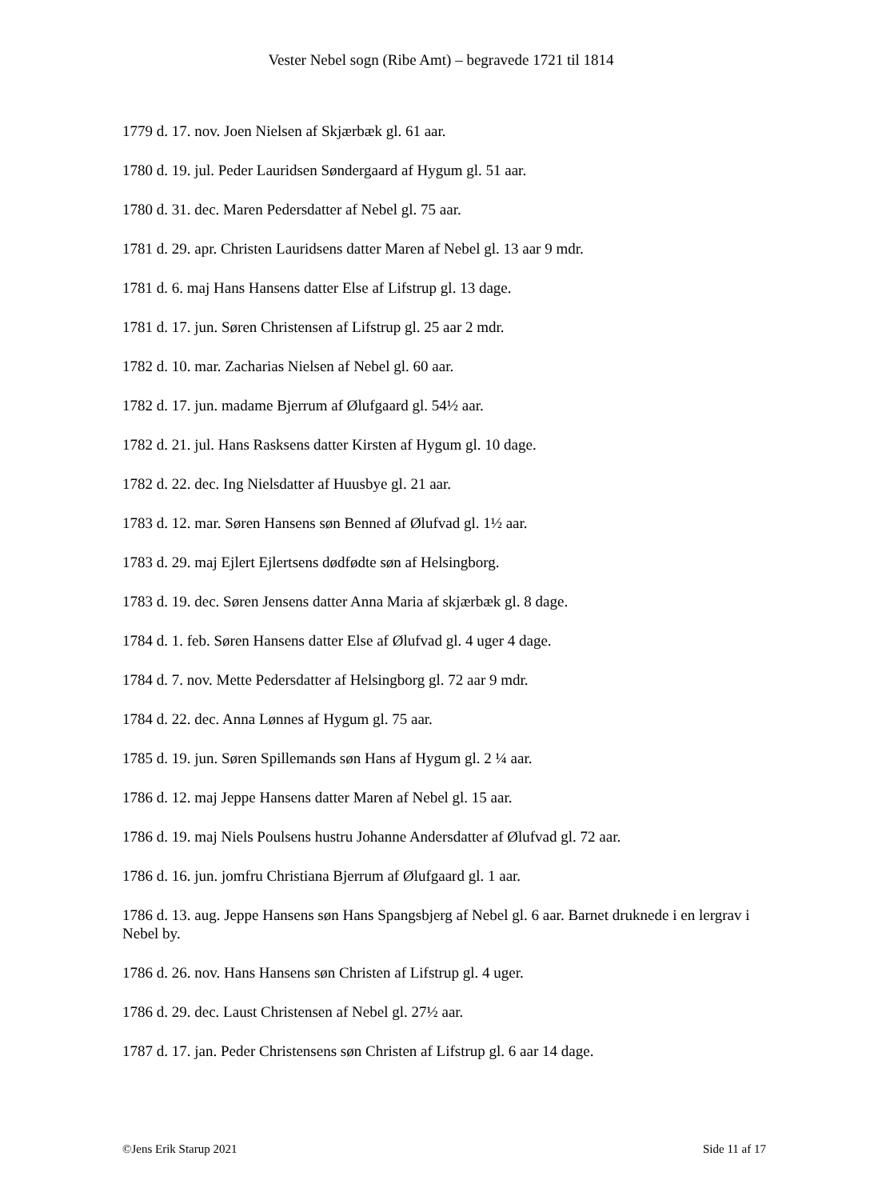Vester Nebel sogn (Ribe Amt) – begravede 1721 til 1814
1779 d. 17. nov. Joen Nielsen af Skjærbæk gl. 61 aar.
1780 d. 19. jul. Peder Lauridsen Søndergaard af Hygum gl. 51 aar.
1780 d. 31. dec. Maren Pedersdatter af Nebel gl. 75 aar.
1781 d. 29. apr. Christen Lauridsens datter Maren af Nebel gl. 13 aar 9 mdr.
1781 d. 6. maj Hans Hansens datter Else af Lifstrup gl. 13 dage.
1781 d. 17. jun. Søren Christensen af Lifstrup gl. 25 aar 2 mdr.
1782 d. 10. mar. Zacharias Nielsen af Nebel gl. 60 aar.
1782 d. 17. jun. madame Bjerrum af Ølufgaard gl. 54½ aar.
1782 d. 21. jul. Hans Rasksens datter Kirsten af Hygum gl. 10 dage.
1782 d. 22. dec. Ing Nielsdatter af Huusbye gl. 21 aar.
1783 d. 12. mar. Søren Hansens søn Benned af Ølufvad gl. 1½ aar.
1783 d. 29. maj Ejlert Ejlertsens dødfødte søn af Helsingborg.
1783 d. 19. dec. Søren Jensens datter Anna Maria af skjærbæk gl. 8 dage.
1784 d. 1. feb. Søren Hansens datter Else af Ølufvad gl. 4 uger 4 dage.
1784 d. 7. nov. Mette Pedersdatter af Helsingborg gl. 72 aar 9 mdr.
1784 d. 22. dec. Anna Lønnes af Hygum gl. 75 aar.
1785 d. 19. jun. Søren Spillemands søn Hans af Hygum gl. 2 ¼ aar.
1786 d. 12. maj Jeppe Hansens datter Maren af Nebel gl. 15 aar.
1786 d. 19. maj Niels Poulsens hustru Johanne Andersdatter af Ølufvad gl. 72 aar.
1786 d. 16. jun. jomfru Christiana Bjerrum af Ølufgaard gl. 1 aar.
1786 d. 13. aug. Jeppe Hansens søn Hans Spangsbjerg af Nebel gl. 6 aar. Barnet druknede i en lergrav i Nebel by.
1786 d. 26. nov. Hans Hansens søn Christen af Lifstrup gl. 4 uger.
1786 d. 29. dec. Laust Christensen af Nebel gl. 27½ aar.
1787 d. 17. jan. Peder Christensens søn Christen af Lifstrup gl. 6 aar 14 dage.
©Jens Erik Starup 2021 Side 11 af 17